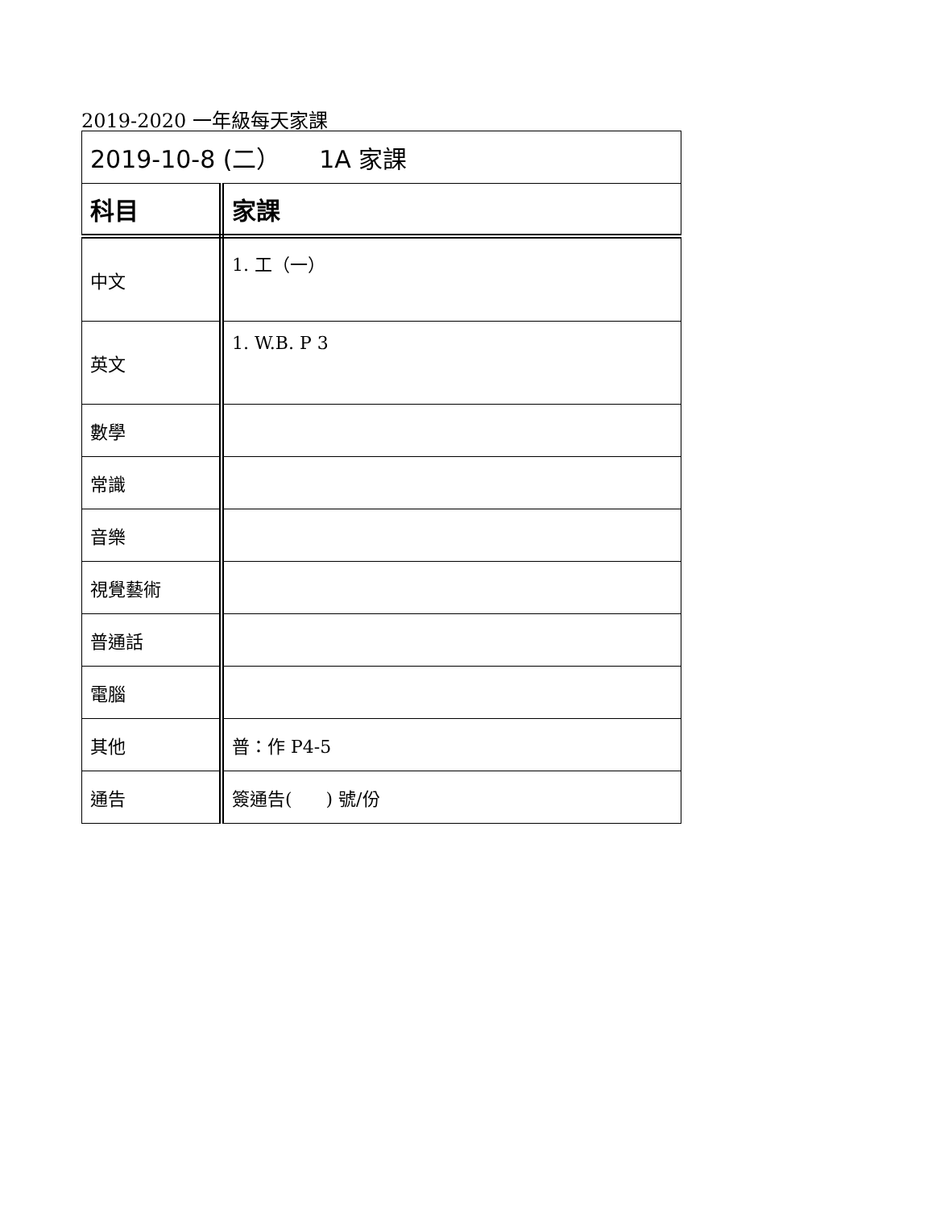2019-2020 一年級每天家課
| 2019-10-8 (二） 1A 家課 | |
| 科目 | 家課 |
| 中文 | 1. 工（一） |
| 英文 | 1. W.B. P 3 |
| 數學 | |
| 常識 | |
| 音樂 | |
| 視覺藝術 | |
| 普通話 | |
| 電腦 | |
| 其他 | 普：作 P4-5 |
| 通告 | 簽通告( ) 號/份 |